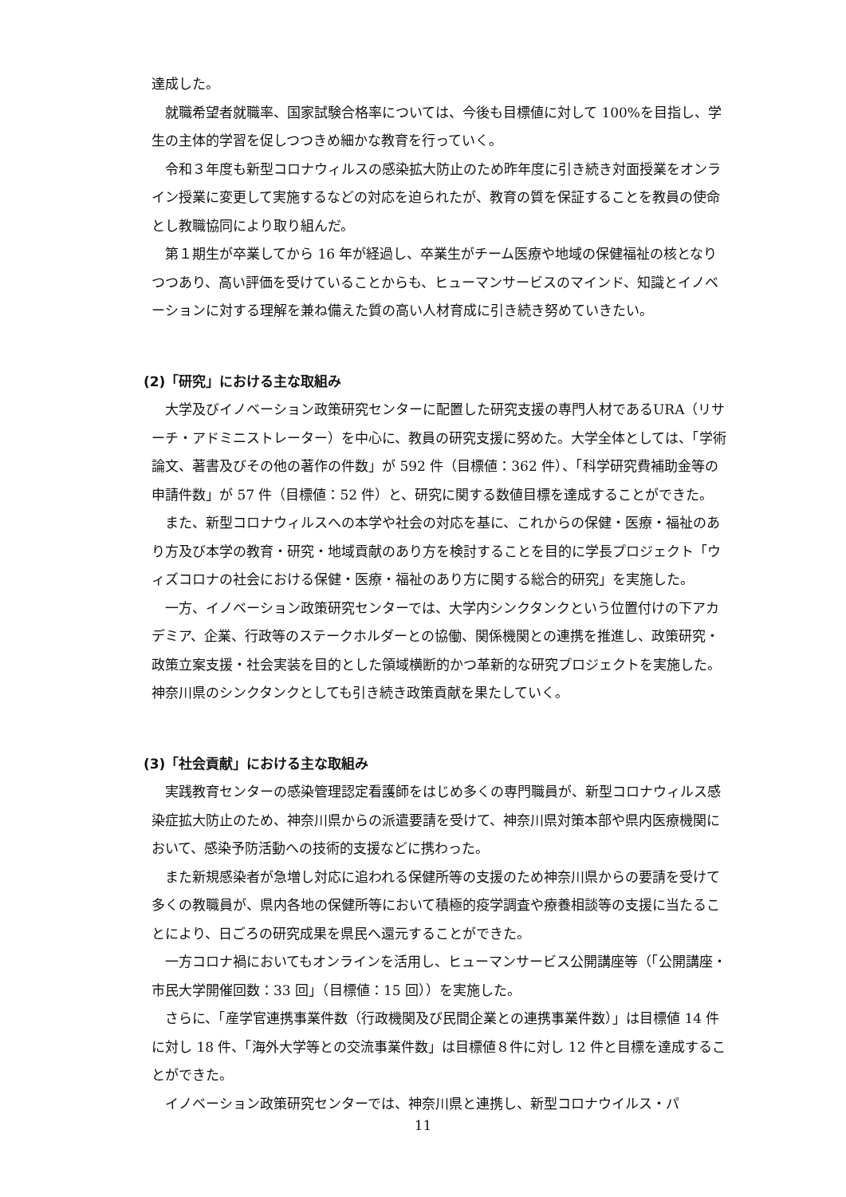達成した。
就職希望者就職率、国家試験合格率については、今後も目標値に対して 100%を目指し、学生の主体的学習を促しつつきめ細かな教育を行っていく。
令和３年度も新型コロナウィルスの感染拡大防止のため昨年度に引き続き対面授業をオンライン授業に変更して実施するなどの対応を迫られたが、教育の質を保証することを教員の使命とし教職協同により取り組んだ。
第１期生が卒業してから 16 年が経過し、卒業生がチーム医療や地域の保健福祉の核となりつつあり、高い評価を受けていることからも、ヒューマンサービスのマインド、知識とイノベーションに対する理解を兼ね備えた質の高い人材育成に引き続き努めていきたい。
(2)「研究」における主な取組み
大学及びイノベーション政策研究センターに配置した研究支援の専門人材であるURA（リサーチ・アドミニストレーター）を中心に、教員の研究支援に努めた。大学全体としては、「学術論文、著書及びその他の著作の件数」が 592 件（目標値：362 件）、「科学研究費補助金等の申請件数」が 57 件（目標値：52 件）と、研究に関する数値目標を達成することができた。
また、新型コロナウィルスへの本学や社会の対応を基に、これからの保健・医療・福祉のあり方及び本学の教育・研究・地域貢献のあり方を検討することを目的に学長プロジェクト「ウィズコロナの社会における保健・医療・福祉のあり方に関する総合的研究」を実施した。
一方、イノベーション政策研究センターでは、大学内シンクタンクという位置付けの下アカデミア、企業、行政等のステークホルダーとの協働、関係機関との連携を推進し、政策研究・政策立案支援・社会実装を目的とした領域横断的かつ革新的な研究プロジェクトを実施した。神奈川県のシンクタンクとしても引き続き政策貢献を果たしていく。
(3)「社会貢献」における主な取組み
実践教育センターの感染管理認定看護師をはじめ多くの専門職員が、新型コロナウィルス感染症拡大防止のため、神奈川県からの派遣要請を受けて、神奈川県対策本部や県内医療機関において、感染予防活動への技術的支援などに携わった。
また新規感染者が急増し対応に追われる保健所等の支援のため神奈川県からの要請を受けて多くの教職員が、県内各地の保健所等において積極的疫学調査や療養相談等の支援に当たることにより、日ごろの研究成果を県民へ還元することができた。
一方コロナ禍においてもオンラインを活用し、ヒューマンサービス公開講座等（「公開講座・市民大学開催回数：33 回」（目標値：15 回））を実施した。
さらに、「産学官連携事業件数（行政機関及び民間企業との連携事業件数）」は目標値 14 件に対し 18 件、「海外大学等との交流事業件数」は目標値８件に対し 12 件と目標を達成することができた。
イノベーション政策研究センターでは、神奈川県と連携し、新型コロナウイルス・パ
11